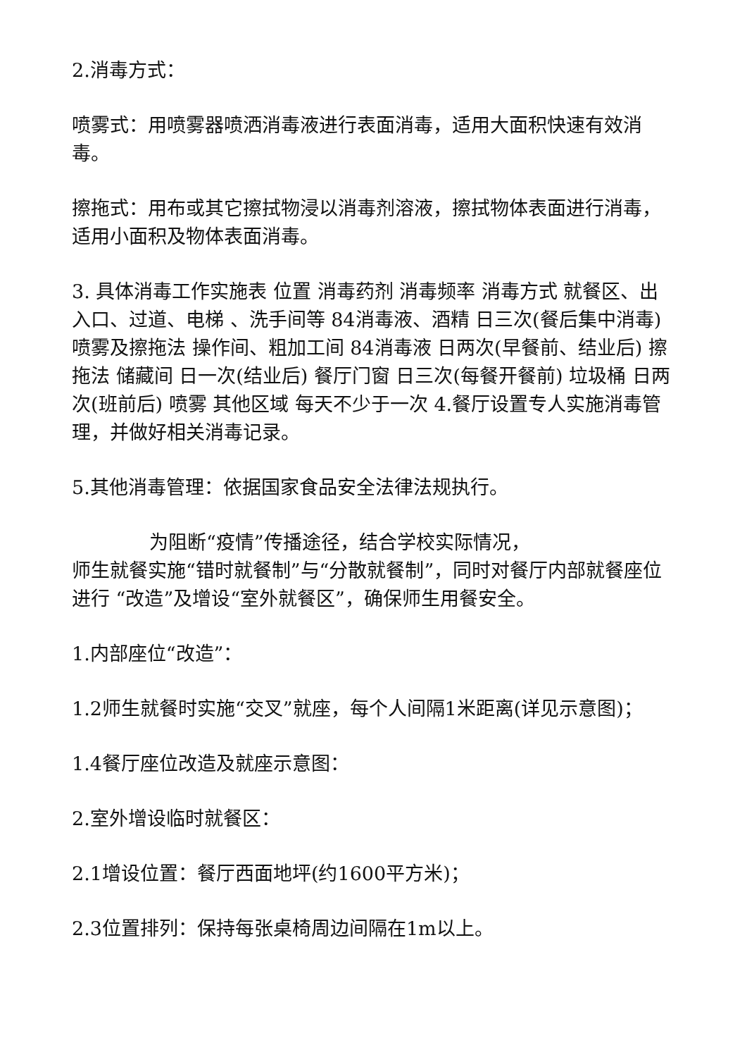2.消毒方式：
喷雾式：用喷雾器喷洒消毒液进行表面消毒，适用大面积快速有效消毒。
擦拖式：用布或其它擦拭物浸以消毒剂溶液，擦拭物体表面进行消毒，适用小面积及物体表面消毒。
3. 具体消毒工作实施表 位置 消毒药剂 消毒频率 消毒方式 就餐区、出入口、过道、电梯 、洗手间等 84消毒液、酒精 日三次(餐后集中消毒) 喷雾及擦拖法 操作间、粗加工间 84消毒液 日两次(早餐前、结业后) 擦拖法 储藏间 日一次(结业后) 餐厅门窗 日三次(每餐开餐前) 垃圾桶 日两次(班前后) 喷雾 其他区域 每天不少于一次 4.餐厅设置专人实施消毒管理，并做好相关消毒记录。
5.其他消毒管理：依据国家食品安全法律法规执行。
为阻断“疫情”传播途径，结合学校实际情况，
师生就餐实施“错时就餐制”与“分散就餐制”，同时对餐厅内部就餐座位进行 “改造”及增设“室外就餐区”，确保师生用餐安全。
1.内部座位“改造”：
1.2师生就餐时实施“交叉”就座，每个人间隔1米距离(详见示意图)；
1.4餐厅座位改造及就座示意图：
2.室外增设临时就餐区：
2.1增设位置：餐厅西面地坪(约1600平方米)；
2.3位置排列：保持每张桌椅周边间隔在1m以上。